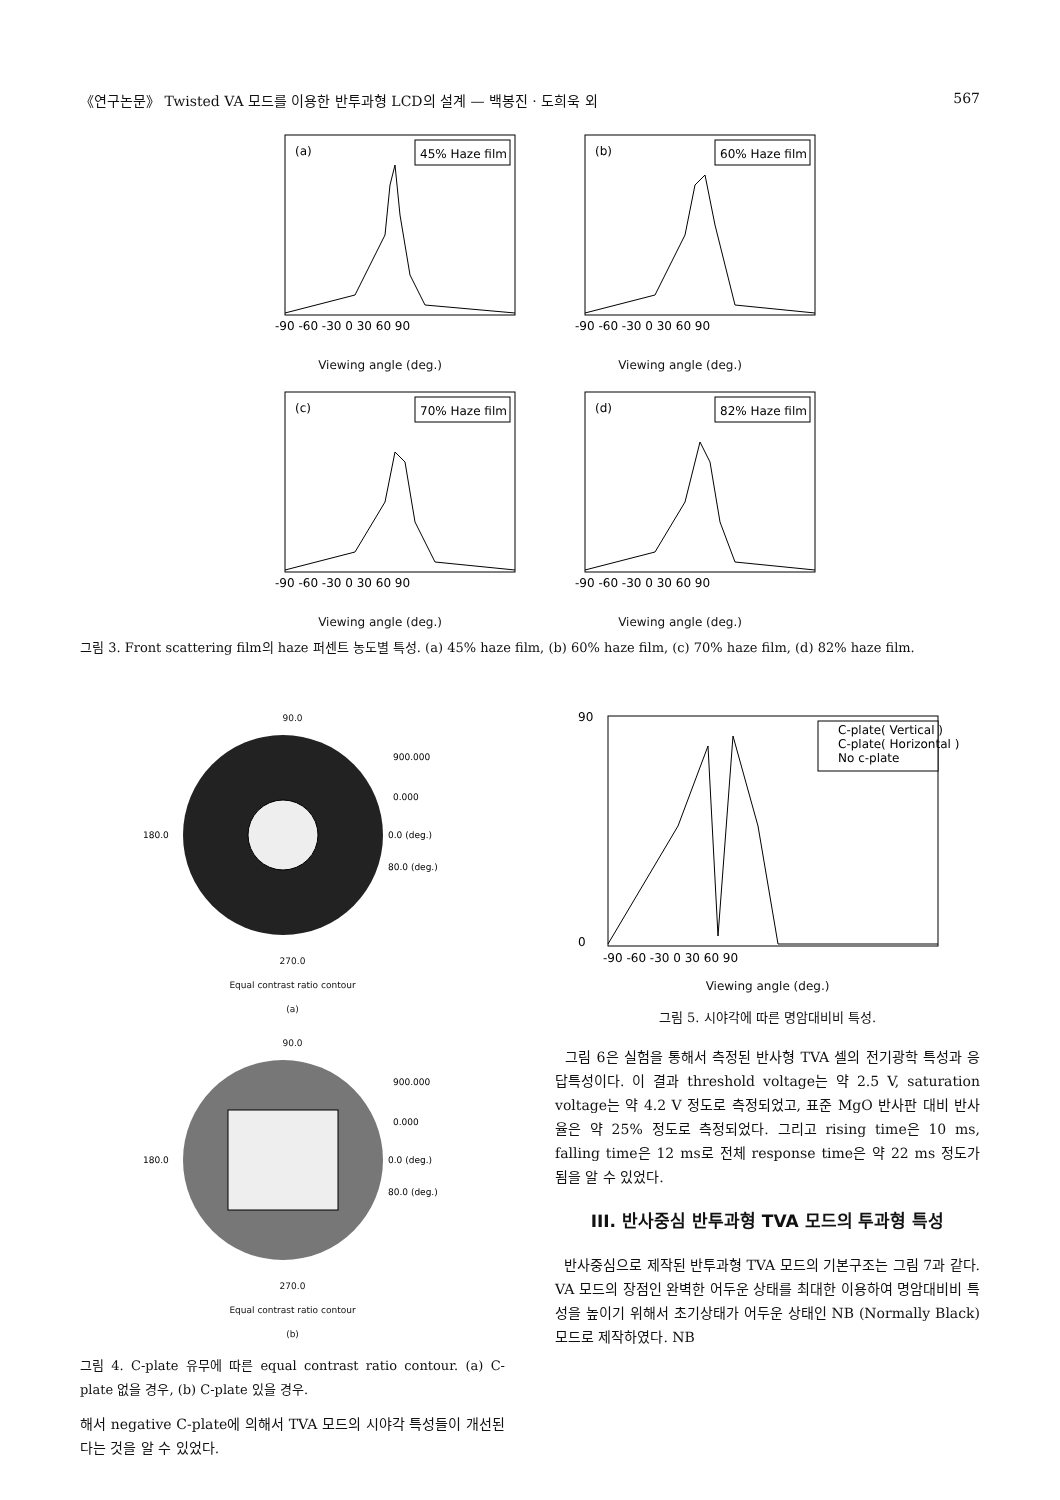《연구논문》 Twisted VA 모드를 이용한 반투과형 LCD의 설계 — 백봉진 · 도희욱 외 567
(a)
45% Haze film
-90 -60 -30 0 30 60 90
Viewing angle (deg.)
(b)
60% Haze film
-90 -60 -30 0 30 60 90
Viewing angle (deg.)
(c)
70% Haze film
-90 -60 -30 0 30 60 90
Viewing angle (deg.)
(d)
82% Haze film
-90 -60 -30 0 30 60 90
Viewing angle (deg.)
그림 3. Front scattering film의 haze 퍼센트 농도별 특성. (a) 45% haze film, (b) 60% haze film, (c) 70% haze film, (d) 82% haze film.
90.0
180.0
0.0 (deg.)
80.0 (deg.)
900.000
0.000
270.0
Equal contrast ratio contour
(a)
90.0
180.0
0.0 (deg.)
80.0 (deg.)
900.000
0.000
270.0
Equal contrast ratio contour
(b)
그림 4. C-plate 유무에 따른 equal contrast ratio contour. (a) C-plate 없을 경우, (b) C-plate 있을 경우.
해서 negative C-plate에 의해서 TVA 모드의 시야각 특성들이 개선된다는 것을 알 수 있었다.
90
0
C-plate( Vertical )
C-plate( Horizontal )
No c-plate
-90 -60 -30 0 30 60 90
Viewing angle (deg.)
그림 5. 시야각에 따른 명암대비비 특성.
그림 6은 실험을 통해서 측정된 반사형 TVA 셀의 전기광학 특성과 응답특성이다. 이 결과 threshold voltage는 약 2.5 V, saturation voltage는 약 4.2 V 정도로 측정되었고, 표준 MgO 반사판 대비 반사율은 약 25% 정도로 측정되었다. 그리고 rising time은 10 ms, falling time은 12 ms로 전체 response time은 약 22 ms 정도가 됨을 알 수 있었다.
III. 반사중심 반투과형 TVA 모드의 투과형 특성
반사중심으로 제작된 반투과형 TVA 모드의 기본구조는 그림 7과 같다. VA 모드의 장점인 완벽한 어두운 상태를 최대한 이용하여 명암대비비 특성을 높이기 위해서 초기상태가 어두운 상태인 NB (Normally Black) 모드로 제작하였다. NB